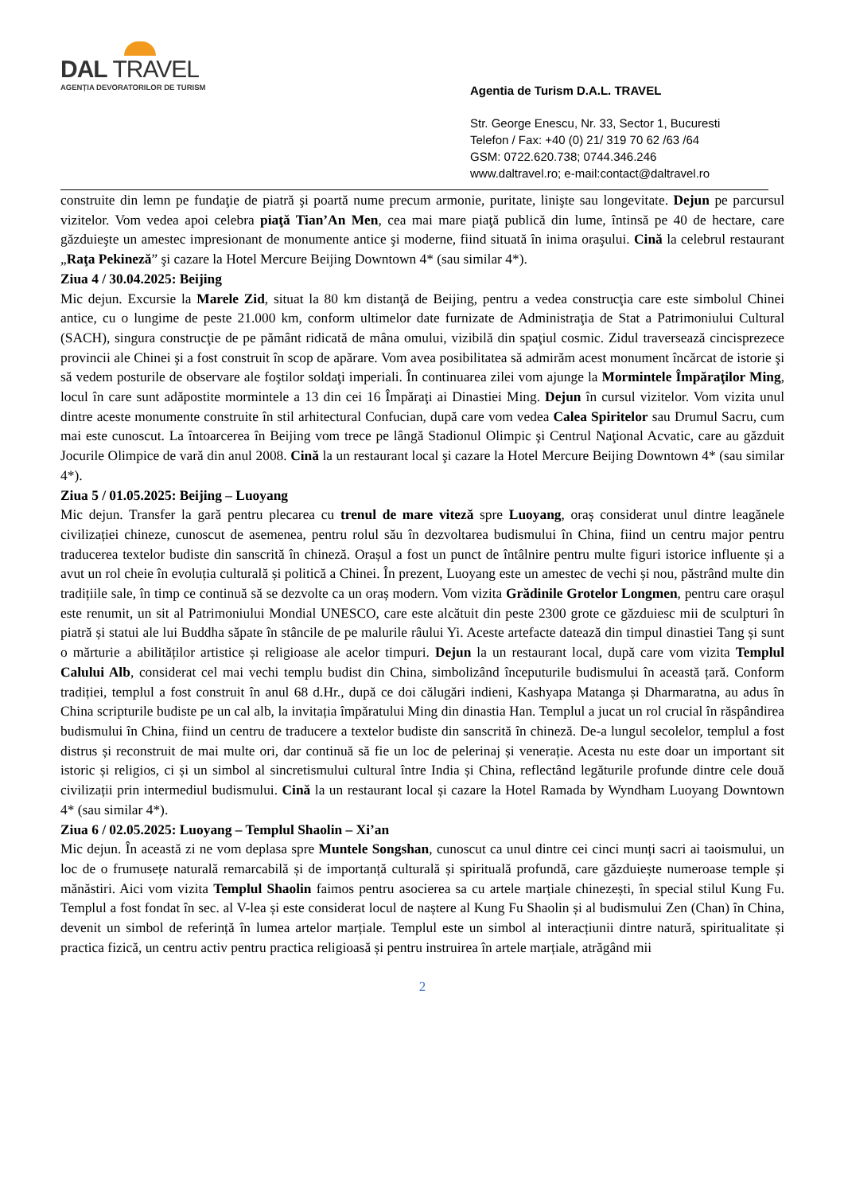DAL TRAVEL
AGENȚIA DEVORATORILOR DE TURISM
Agentia de Turism D.A.L. TRAVEL
Str. George Enescu, Nr. 33, Sector 1, Bucuresti
Telefon / Fax: +40 (0) 21/ 319 70 62 /63 /64
GSM: 0722.620.738; 0744.346.246
www.daltravel.ro; e-mail:contact@daltravel.ro
construite din lemn pe fundaţie de piatră şi poartă nume precum armonie, puritate, linişte sau longevitate. Dejun pe parcursul vizitelor. Vom vedea apoi celebra piaţă Tian’An Men, cea mai mare piaţă publică din lume, întinsă pe 40 de hectare, care găzduieşte un amestec impresionant de monumente antice şi moderne, fiind situată în inima oraşului. Cină la celebrul restaurant „Raţa Pekineză” şi cazare la Hotel Mercure Beijing Downtown 4* (sau similar 4*).
Ziua 4 / 30.04.2025: Beijing
Mic dejun. Excursie la Marele Zid, situat la 80 km distanţă de Beijing, pentru a vedea construcţia care este simbolul Chinei antice, cu o lungime de peste 21.000 km, conform ultimelor date furnizate de Administraţia de Stat a Patrimoniului Cultural (SACH), singura construcţie de pe pământ ridicată de mâna omului, vizibilă din spaţiul cosmic. Zidul traversează cincisprezece provincii ale Chinei şi a fost construit în scop de apărare. Vom avea posibilitatea să admirăm acest monument încărcat de istorie şi să vedem posturile de observare ale foştilor soldaţi imperiali. În continuarea zilei vom ajunge la Mormintele Împăraţilor Ming, locul în care sunt adăpostite mormintele a 13 din cei 16 Împăraţi ai Dinastiei Ming. Dejun în cursul vizitelor. Vom vizita unul dintre aceste monumente construite în stil arhitectural Confucian, după care vom vedea Calea Spiritelor sau Drumul Sacru, cum mai este cunoscut. La întoarcerea în Beijing vom trece pe lângă Stadionul Olimpic şi Centrul Naţional Acvatic, care au găzduit Jocurile Olimpice de vară din anul 2008. Cină la un restaurant local şi cazare la Hotel Mercure Beijing Downtown 4* (sau similar 4*).
Ziua 5 / 01.05.2025: Beijing – Luoyang
Mic dejun. Transfer la gară pentru plecarea cu trenul de mare viteză spre Luoyang, oraș considerat unul dintre leagănele civilizației chineze, cunoscut de asemenea, pentru rolul său în dezvoltarea budismului în China, fiind un centru major pentru traducerea textelor budiste din sanscrită în chineză. Orașul a fost un punct de întâlnire pentru multe figuri istorice influente și a avut un rol cheie în evoluția culturală și politică a Chinei. În prezent, Luoyang este un amestec de vechi și nou, păstrând multe din tradițiile sale, în timp ce continuă să se dezvolte ca un oraș modern. Vom vizita Grădinile Grotelor Longmen, pentru care orașul este renumit, un sit al Patrimoniului Mondial UNESCO, care este alcătuit din peste 2300 grote ce găzduiesc mii de sculpturi în piatră și statui ale lui Buddha săpate în stâncile de pe malurile râului Yi. Aceste artefacte datează din timpul dinastiei Tang și sunt o mărturie a abilităților artistice și religioase ale acelor timpuri. Dejun la un restaurant local, după care vom vizita Templul Calului Alb, considerat cel mai vechi templu budist din China, simbolizând începuturile budismului în această țară. Conform tradiției, templul a fost construit în anul 68 d.Hr., după ce doi călugări indieni, Kashyapa Matanga și Dharmaratna, au adus în China scripturile budiste pe un cal alb, la invitația împăratului Ming din dinastia Han. Templul a jucat un rol crucial în răspândirea budismului în China, fiind un centru de traducere a textelor budiste din sanscrită în chineză. De-a lungul secolelor, templul a fost distrus și reconstruit de mai multe ori, dar continuă să fie un loc de pelerinaj și venerație. Acesta nu este doar un important sit istoric și religios, ci și un simbol al sincretismului cultural între India și China, reflectând legăturile profunde dintre cele două civilizații prin intermediul budismului. Cină la un restaurant local și cazare la Hotel Ramada by Wyndham Luoyang Downtown 4* (sau similar 4*).
Ziua 6 / 02.05.2025: Luoyang – Templul Shaolin – Xi’an
Mic dejun. În această zi ne vom deplasa spre Muntele Songshan, cunoscut ca unul dintre cei cinci munți sacri ai taoismului, un loc de o frumusețe naturală remarcabilă și de importanță culturală și spirituală profundă, care găzduiește numeroase temple și mănăstiri. Aici vom vizita Templul Shaolin faimos pentru asocierea sa cu artele marțiale chinezești, în special stilul Kung Fu. Templul a fost fondat în sec. al V-lea și este considerat locul de naștere al Kung Fu Shaolin și al budismului Zen (Chan) în China, devenit un simbol de referință în lumea artelor marțiale. Templul este un simbol al interacțiunii dintre natură, spiritualitate și practica fizică, un centru activ pentru practica religioasă și pentru instruirea în artele marțiale, atrăgând mii
2